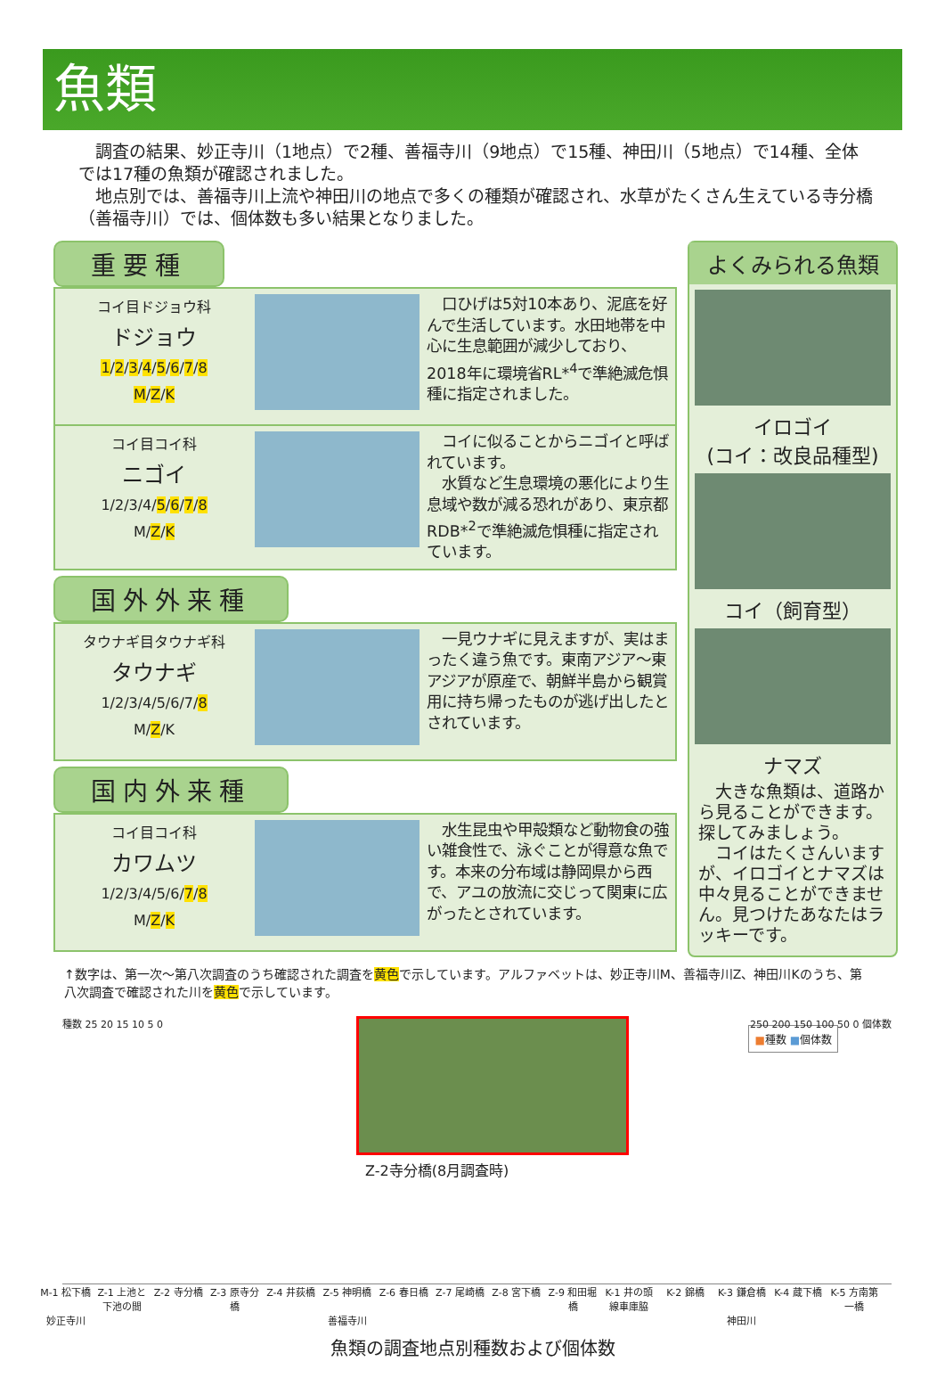魚類
　調査の結果、妙正寺川（1地点）で2種、善福寺川（9地点）で15種、神田川（5地点）で14種、全体では17種の魚類が確認されました。
　地点別では、善福寺川上流や神田川の地点で多くの種類が確認され、水草がたくさん生えている寺分橋（善福寺川）では、個体数も多い結果となりました。
重要種
コイ目ドジョウ科
ドジョウ
1/2/3/4/5/6/7/8
M/Z/K
　口ひげは5対10本あり、泥底を好んで生活しています。水田地帯を中心に生息範囲が減少しており、2018年に環境省RL*<sup>4</sup>で準絶滅危惧種に指定されました。
コイ目コイ科
ニゴイ
1/2/3/4/5/6/7/8
M/Z/K
　コイに似ることからニゴイと呼ばれています。
　水質など生息環境の悪化により生息域や数が減る恐れがあり、東京都RDB*<sup>2</sup>で準絶滅危惧種に指定されています。
国外外来種
タウナギ目タウナギ科
タウナギ
1/2/3/4/5/6/7/8
M/Z/K
　一見ウナギに見えますが、実はまったく違う魚です。東南アジア～東アジアが原産で、朝鮮半島から観賞用に持ち帰ったものが逃げ出したとされています。
国内外来種
コイ目コイ科
カワムツ
1/2/3/4/5/6/7/8
M/Z/K
　水生昆虫や甲殻類など動物食の強い雑食性で、泳ぐことが得意な魚です。本来の分布域は静岡県から西で、アユの放流に交じって関東に広がったとされています。
よくみられる魚類
イロゴイ
(コイ：改良品種型)
コイ（飼育型）
ナマズ
　大きな魚類は、道路から見ることができます。探してみましょう。
　コイはたくさんいますが、イロゴイとナマズは中々見ることができません。見つけたあなたはラッキーです。
↑数字は、第一次～第八次調査のうち確認された調査を黄色で示しています。アルファベットは、妙正寺川M、善福寺川Z、神田川Kのうち、第八次調査で確認された川を黄色で示しています。
種数 25 20 15 10 5 0
■種数 ■個体数
250 200 150 100 50 0 個体数
Z-2寺分橋(8月調査時)
M-1 松下橋 Z-1 上池と下池の間 Z-2 寺分橋 Z-3 原寺分橋 Z-4 井荻橋 Z-5 神明橋 Z-6 春日橋 Z-7 尾崎橋 Z-8 宮下橋 Z-9 和田堀橋 K-1 井の頭線車庫脇 K-2 錦橋 K-3 鎌倉橋 K-4 蔵下橋 K-5 方南第一橋
妙正寺川 善福寺川 神田川
魚類の調査地点別種数および個体数